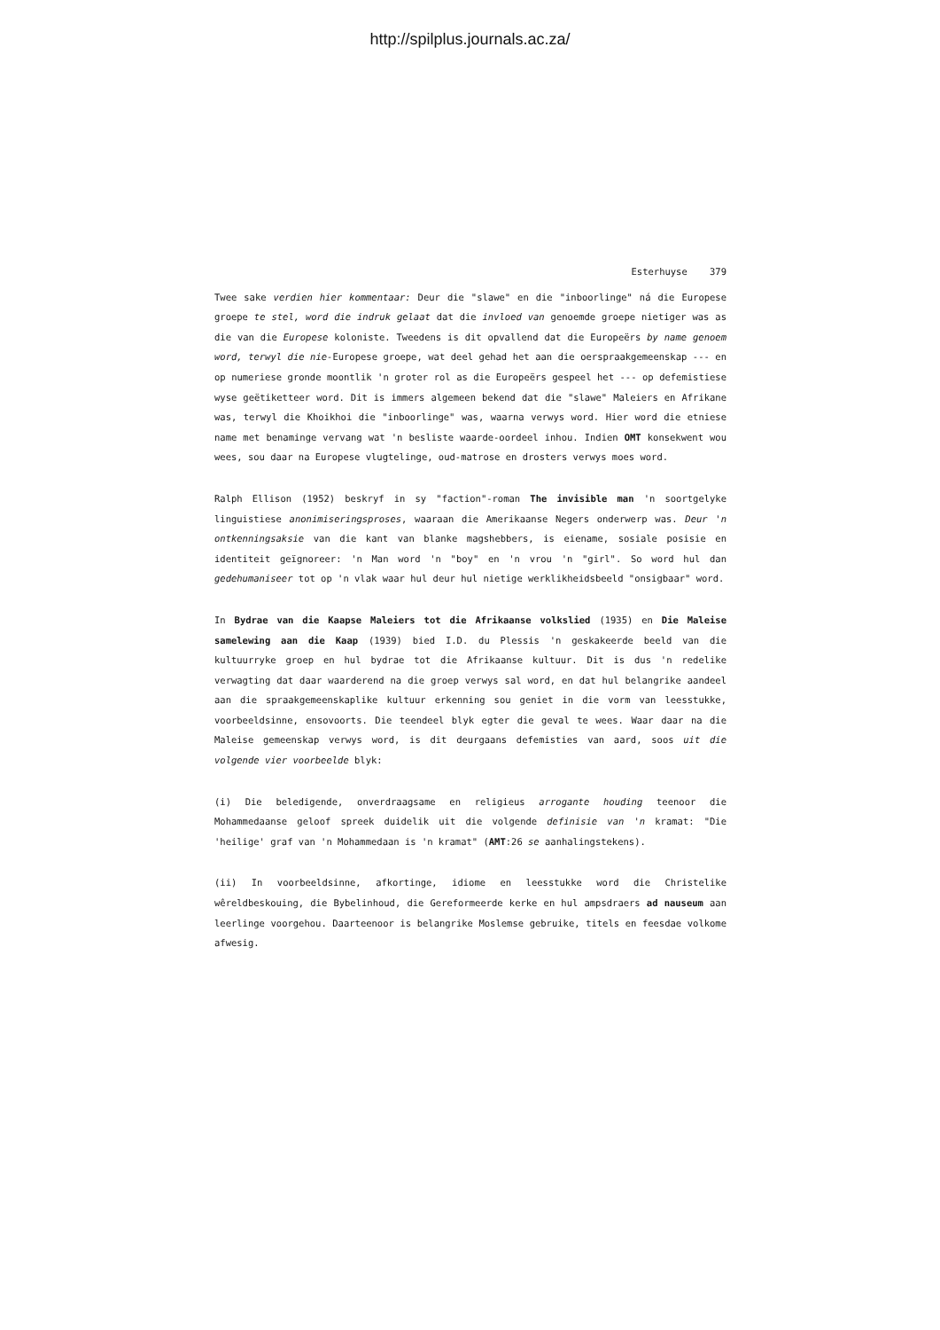http://spilplus.journals.ac.za/
Esterhuyse 379
Twee sake verdien hier kommentaar: Deur die "slawe" en die "inboorlinge" ná die Europese groepe te stel, word die indruk gelaat dat die invloed van genoemde groepe nietiger was as die van die Europese koloniste. Tweedens is dit opvallend dat die Europeërs by name genoem word, terwyl die nie-Europese groepe, wat deel gehad het aan die oerspraakgemeenskap --- en op numeriese gronde moontlik 'n groter rol as die Europeërs gespeel het --- op defemistiese wyse geëtiketteer word. Dit is immers algemeen bekend dat die "slawe" Maleiers en Afrikane was, terwyl die Khoikhoi die "inboorlinge" was, waarna verwys word. Hier word die etniese name met benaminge vervang wat 'n besliste waarde-oordeel inhou. Indien OMT konsekwent wou wees, sou daar na Europese vlugtelinge, oud-matrose en drosters verwys moes word.
Ralph Ellison (1952) beskryf in sy "faction"-roman The invisible man 'n soortgelyke linguistiese anonimiseringsproses, waaraan die Amerikaanse Negers onderwerp was. Deur 'n ontkenningsaksie van die kant van blanke magshebbers, is eiename, sosiale posisie en identiteit geïgnoreer: 'n Man word 'n "boy" en 'n vrou 'n "girl". So word hul dan gedehumaniseer tot op 'n vlak waar hul deur hul nietige werklikheidsbeeld "onsigbaar" word.
In Bydrae van die Kaapse Maleiers tot die Afrikaanse volkslied (1935) en Die Maleise samelewing aan die Kaap (1939) bied I.D. du Plessis 'n geskakeerde beeld van die kultuurryke groep en hul bydrae tot die Afrikaanse kultuur. Dit is dus 'n redelike verwagting dat daar waarderend na die groep verwys sal word, en dat hul belangrike aandeel aan die spraakgemeenskaplike kultuur erkenning sou geniet in die vorm van leesstukke, voorbeeldsinne, ensovoorts. Die teendeel blyk egter die geval te wees. Waar daar na die Maleise gemeenskap verwys word, is dit deurgaans defemisties van aard, soos uit die volgende vier voorbeelde blyk:
(i) Die beledigende, onverdraagsame en religieus arrogante houding teenoor die Mohammedaanse geloof spreek duidelik uit die volgende definisie van 'n kramat: "Die 'heilige' graf van 'n Mohammedaan is 'n kramat" (AMT:26 se aanhalingstekens).
(ii) In voorbeeldsinne, afkortinge, idiome en leesstukke word die Christelike wêreldbeskouing, die Bybelinhoud, die Gereformeerde kerke en hul ampsdraers ad nauseum aan leerlinge voorgehou. Daarteenoor is belangrike Moslemse gebruike, titels en feesdae volkome afwesig.